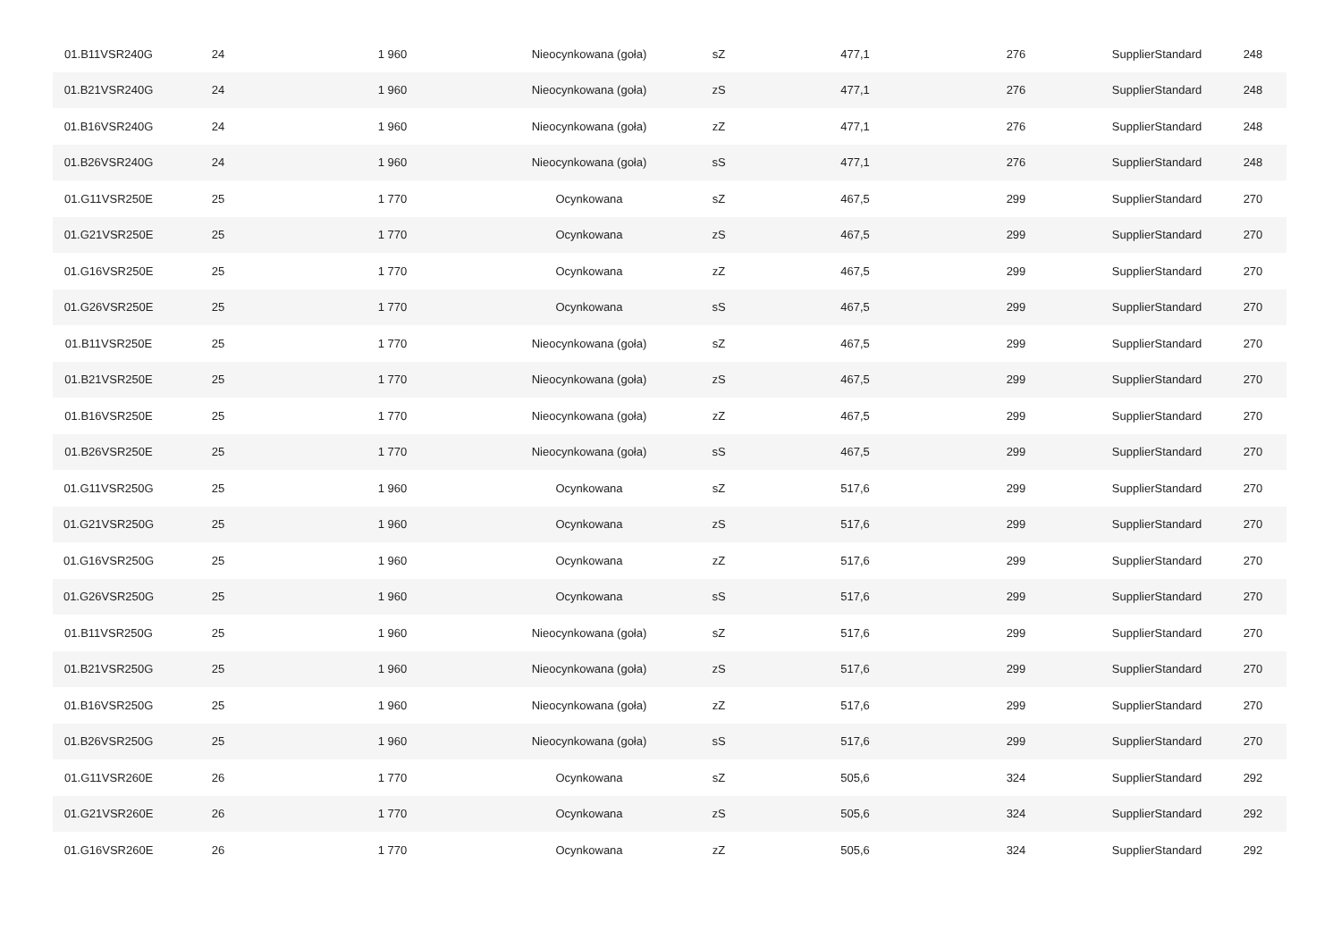| 01.B11VSR240G | 24 | 1 960 | Nieocynkowana (goła) | sZ | 477,1 | 276 | SupplierStandard | 248 |
| 01.B21VSR240G | 24 | 1 960 | Nieocynkowana (goła) | zS | 477,1 | 276 | SupplierStandard | 248 |
| 01.B16VSR240G | 24 | 1 960 | Nieocynkowana (goła) | zZ | 477,1 | 276 | SupplierStandard | 248 |
| 01.B26VSR240G | 24 | 1 960 | Nieocynkowana (goła) | sS | 477,1 | 276 | SupplierStandard | 248 |
| 01.G11VSR250E | 25 | 1 770 | Ocynkowana | sZ | 467,5 | 299 | SupplierStandard | 270 |
| 01.G21VSR250E | 25 | 1 770 | Ocynkowana | zS | 467,5 | 299 | SupplierStandard | 270 |
| 01.G16VSR250E | 25 | 1 770 | Ocynkowana | zZ | 467,5 | 299 | SupplierStandard | 270 |
| 01.G26VSR250E | 25 | 1 770 | Ocynkowana | sS | 467,5 | 299 | SupplierStandard | 270 |
| 01.B11VSR250E | 25 | 1 770 | Nieocynkowana (goła) | sZ | 467,5 | 299 | SupplierStandard | 270 |
| 01.B21VSR250E | 25 | 1 770 | Nieocynkowana (goła) | zS | 467,5 | 299 | SupplierStandard | 270 |
| 01.B16VSR250E | 25 | 1 770 | Nieocynkowana (goła) | zZ | 467,5 | 299 | SupplierStandard | 270 |
| 01.B26VSR250E | 25 | 1 770 | Nieocynkowana (goła) | sS | 467,5 | 299 | SupplierStandard | 270 |
| 01.G11VSR250G | 25 | 1 960 | Ocynkowana | sZ | 517,6 | 299 | SupplierStandard | 270 |
| 01.G21VSR250G | 25 | 1 960 | Ocynkowana | zS | 517,6 | 299 | SupplierStandard | 270 |
| 01.G16VSR250G | 25 | 1 960 | Ocynkowana | zZ | 517,6 | 299 | SupplierStandard | 270 |
| 01.G26VSR250G | 25 | 1 960 | Ocynkowana | sS | 517,6 | 299 | SupplierStandard | 270 |
| 01.B11VSR250G | 25 | 1 960 | Nieocynkowana (goła) | sZ | 517,6 | 299 | SupplierStandard | 270 |
| 01.B21VSR250G | 25 | 1 960 | Nieocynkowana (goła) | zS | 517,6 | 299 | SupplierStandard | 270 |
| 01.B16VSR250G | 25 | 1 960 | Nieocynkowana (goła) | zZ | 517,6 | 299 | SupplierStandard | 270 |
| 01.B26VSR250G | 25 | 1 960 | Nieocynkowana (goła) | sS | 517,6 | 299 | SupplierStandard | 270 |
| 01.G11VSR260E | 26 | 1 770 | Ocynkowana | sZ | 505,6 | 324 | SupplierStandard | 292 |
| 01.G21VSR260E | 26 | 1 770 | Ocynkowana | zS | 505,6 | 324 | SupplierStandard | 292 |
| 01.G16VSR260E | 26 | 1 770 | Ocynkowana | zZ | 505,6 | 324 | SupplierStandard | 292 |